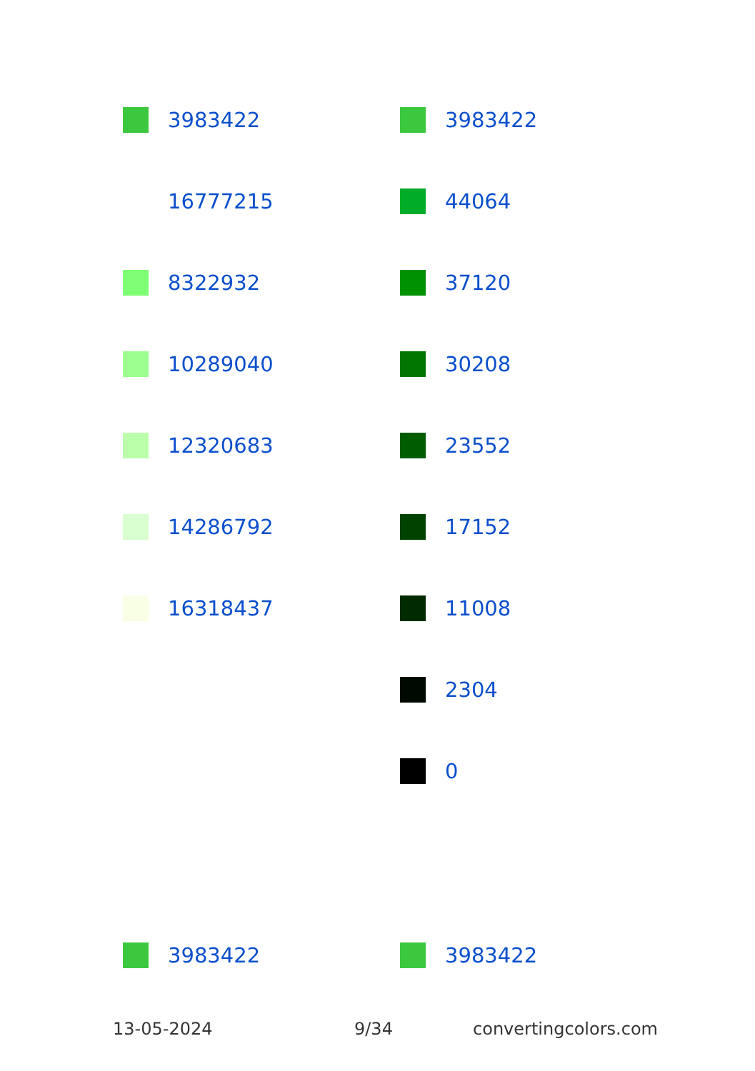3983422
16777215
8322932
10289040
12320683
14286792
16318437
3983422
44064
37120
30208
23552
17152
11008
2304
0
3983422 3983422
13-05-2024 9/34 convertingcolors.com